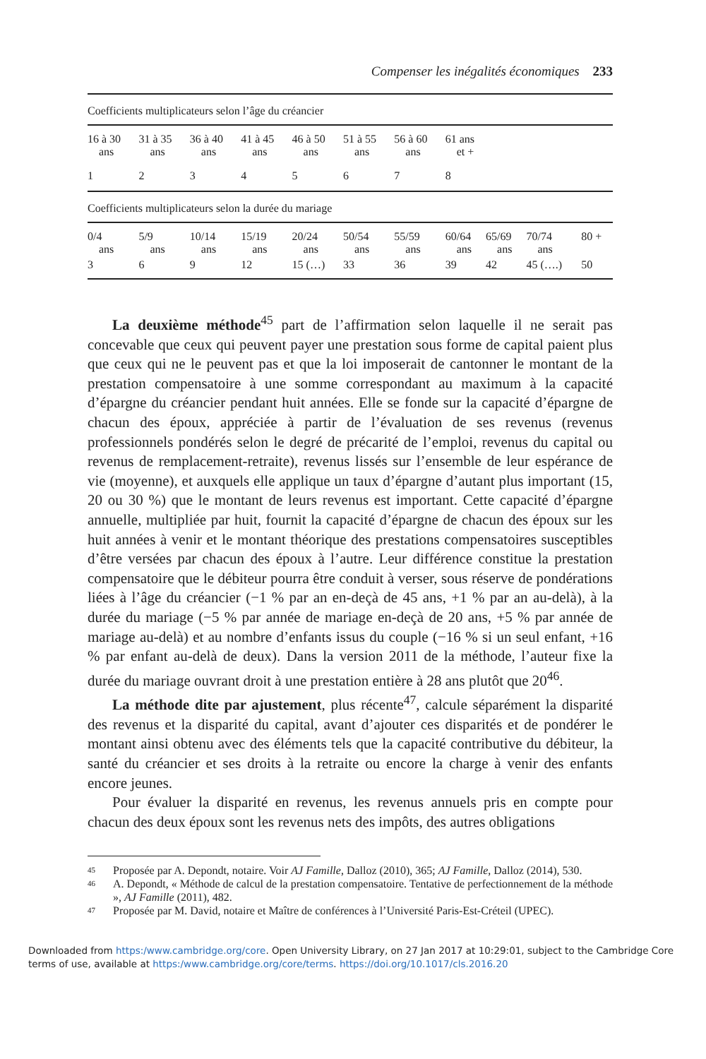Compenser les inégalités économiques 233
| Coefficients multiplicateurs selon l’âge du créancier | | | | | | | | | | |
| 16 à 30 ans | 31 à 35 ans | 36 à 40 ans | 41 à 45 ans | 46 à 50 ans | 51 à 55 ans | 56 à 60 ans | 61 ans et + | | | |
| 1 | 2 | 3 | 4 | 5 | 6 | 7 | 8 | | | |
| Coefficients multiplicateurs selon la durée du mariage | | | | | | | | | | |
| 0/4 ans | 5/9 ans | 10/14 ans | 15/19 ans | 20/24 ans | 50/54 ans | 55/59 ans | 60/64 ans | 65/69 ans | 70/74 ans | 80 + |
| 3 | 6 | 9 | 12 | 15 (…) | 33 | 36 | 39 | 42 | 45 (….) | 50 |
La deuxième méthode<sup>45</sup> part de l’affirmation selon laquelle il ne serait pas concevable que ceux qui peuvent payer une prestation sous forme de capital paient plus que ceux qui ne le peuvent pas et que la loi imposerait de cantonner le montant de la prestation compensatoire à une somme correspondant au maximum à la capacité d’épargne du créancier pendant huit années. Elle se fonde sur la capacité d’épargne de chacun des époux, appréciée à partir de l’évaluation de ses revenus (revenus professionnels pondérés selon le degré de précarité de l’emploi, revenus du capital ou revenus de remplacement-retraite), revenus lissés sur l’ensemble de leur espérance de vie (moyenne), et auxquels elle applique un taux d’épargne d’autant plus important (15, 20 ou 30 %) que le montant de leurs revenus est important. Cette capacité d’épargne annuelle, multipliée par huit, fournit la capacité d’épargne de chacun des époux sur les huit années à venir et le montant théorique des prestations compensatoires susceptibles d’être versées par chacun des époux à l’autre. Leur différence constitue la prestation compensatoire que le débiteur pourra être conduit à verser, sous réserve de pondérations liées à l’âge du créancier (−1 % par an en-deçà de 45 ans, +1 % par an au-delà), à la durée du mariage (−5 % par année de mariage en-deçà de 20 ans, +5 % par année de mariage au-delà) et au nombre d’enfants issus du couple (−16 % si un seul enfant, +16 % par enfant au-delà de deux). Dans la version 2011 de la méthode, l’auteur fixe la durée du mariage ouvrant droit à une prestation entière à 28 ans plutôt que 20<sup>46</sup>.
La méthode dite par ajustement, plus récente<sup>47</sup>, calcule séparément la disparité des revenus et la disparité du capital, avant d’ajouter ces disparités et de pondérer le montant ainsi obtenu avec des éléments tels que la capacité contributive du débiteur, la santé du créancier et ses droits à la retraite ou encore la charge à venir des enfants encore jeunes.
Pour évaluer la disparité en revenus, les revenus annuels pris en compte pour chacun des deux époux sont les revenus nets des impôts, des autres obligations
<sup>45</sup> Proposée par A. Depondt, notaire. Voir AJ Famille, Dalloz (2010), 365; AJ Famille, Dalloz (2014), 530.
<sup>46</sup> A. Depondt, « Méthode de calcul de la prestation compensatoire. Tentative de perfectionnement de la méthode », AJ Famille (2011), 482.
<sup>47</sup> Proposée par M. David, notaire et Maître de conférences à l’Université Paris-Est-Créteil (UPEC).
Downloaded from https:/www.cambridge.org/core. Open University Library, on 27 Jan 2017 at 10:29:01, subject to the Cambridge Core terms of use, available at https:/www.cambridge.org/core/terms. https://doi.org/10.1017/cls.2016.20